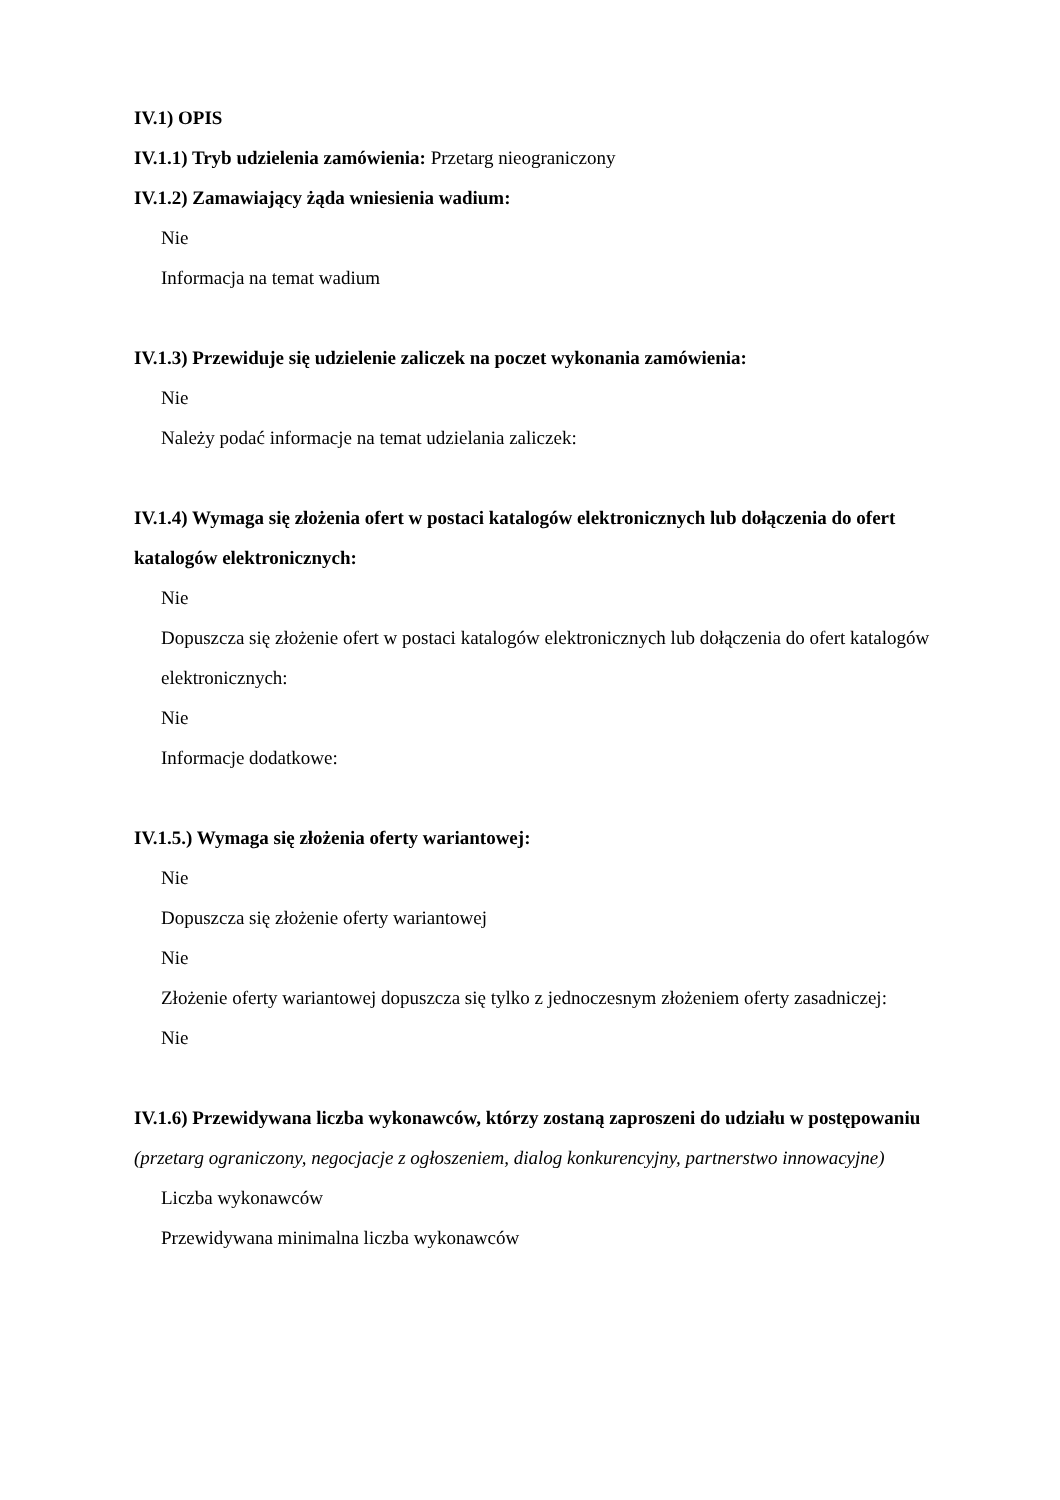IV.1) OPIS
IV.1.1) Tryb udzielenia zamówienia: Przetarg nieograniczony
IV.1.2) Zamawiający żąda wniesienia wadium:
Nie
Informacja na temat wadium
IV.1.3) Przewiduje się udzielenie zaliczek na poczet wykonania zamówienia:
Nie
Należy podać informacje na temat udzielania zaliczek:
IV.1.4) Wymaga się złożenia ofert w postaci katalogów elektronicznych lub dołączenia do ofert katalogów elektronicznych:
Nie
Dopuszcza się złożenie ofert w postaci katalogów elektronicznych lub dołączenia do ofert katalogów elektronicznych:
Nie
Informacje dodatkowe:
IV.1.5.) Wymaga się złożenia oferty wariantowej:
Nie
Dopuszcza się złożenie oferty wariantowej
Nie
Złożenie oferty wariantowej dopuszcza się tylko z jednoczesnym złożeniem oferty zasadniczej:
Nie
IV.1.6) Przewidywana liczba wykonawców, którzy zostaną zaproszeni do udziału w postępowaniu
(przetarg ograniczony, negocjacje z ogłoszeniem, dialog konkurencyjny, partnerstwo innowacyjne)
Liczba wykonawców
Przewidywana minimalna liczba wykonawców